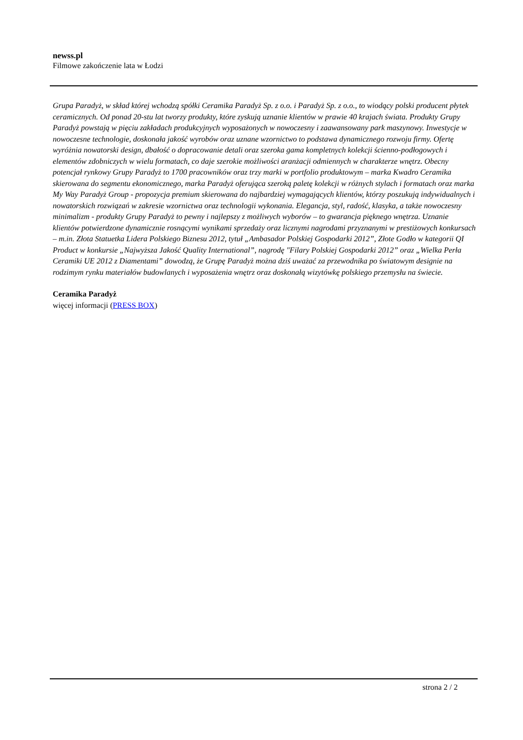newss.pl
Filmowe zakończenie lata w Łodzi
Grupa Paradyż, w skład której wchodzą spółki Ceramika Paradyż Sp. z o.o. i Paradyż Sp. z o.o., to wiodący polski producent płytek ceramicznych. Od ponad 20-stu lat tworzy produkty, które zyskują uznanie klientów w prawie 40 krajach świata. Produkty Grupy Paradyż powstają w pięciu zakładach produkcyjnych wyposażonych w nowoczesny i zaawansowany park maszynowy. Inwestycje w nowoczesne technologie, doskonała jakość wyrobów oraz uznane wzornictwo to podstawa dynamicznego rozwoju firmy. Ofertę wyróżnia nowatorski design, dbałość o dopracowanie detali oraz szeroka gama kompletnych kolekcji ścienno-podłogowych i elementów zdobniczych w wielu formatach, co daje szerokie możliwości aranżacji odmiennych w charakterze wnętrz. Obecny potencjał rynkowy Grupy Paradyż to 1700 pracowników oraz trzy marki w portfolio produktowym – marka Kwadro Ceramika skierowana do segmentu ekonomicznego, marka Paradyż oferująca szeroką paletę kolekcji w różnych stylach i formatach oraz marka My Way Paradyż Group - propozycja premium skierowana do najbardziej wymagających klientów, którzy poszukują indywidualnych i nowatorskich rozwiązań w zakresie wzornictwa oraz technologii wykonania. Elegancja, styl, radość, klasyka, a także nowoczesny minimalizm - produkty Grupy Paradyż to pewny i najlepszy z możliwych wyborów – to gwarancja pięknego wnętrza. Uznanie klientów potwierdzone dynamicznie rosnącymi wynikami sprzedaży oraz licznymi nagrodami przyznanymi w prestiżowych konkursach – m.in. Złota Statuetka Lidera Polskiego Biznesu 2012, tytuł „Ambasador Polskiej Gospodarki 2012”, Złote Godło w kategorii QI Product w konkursie „Najwyższa Jakość Quality International”, nagrodę "Filary Polskiej Gospodarki 2012” oraz „Wielka Perła Ceramiki UE 2012 z Diamentami” dowodzą, że Grupę Paradyż można dziś uważać za przewodnika po światowym designie na rodzimym rynku materiałów budowlanych i wyposażenia wnętrz oraz doskonałą wizytówkę polskiego przemysłu na świecie.
Ceramika Paradyż
więcej informacji (PRESS BOX)
strona 2 / 2